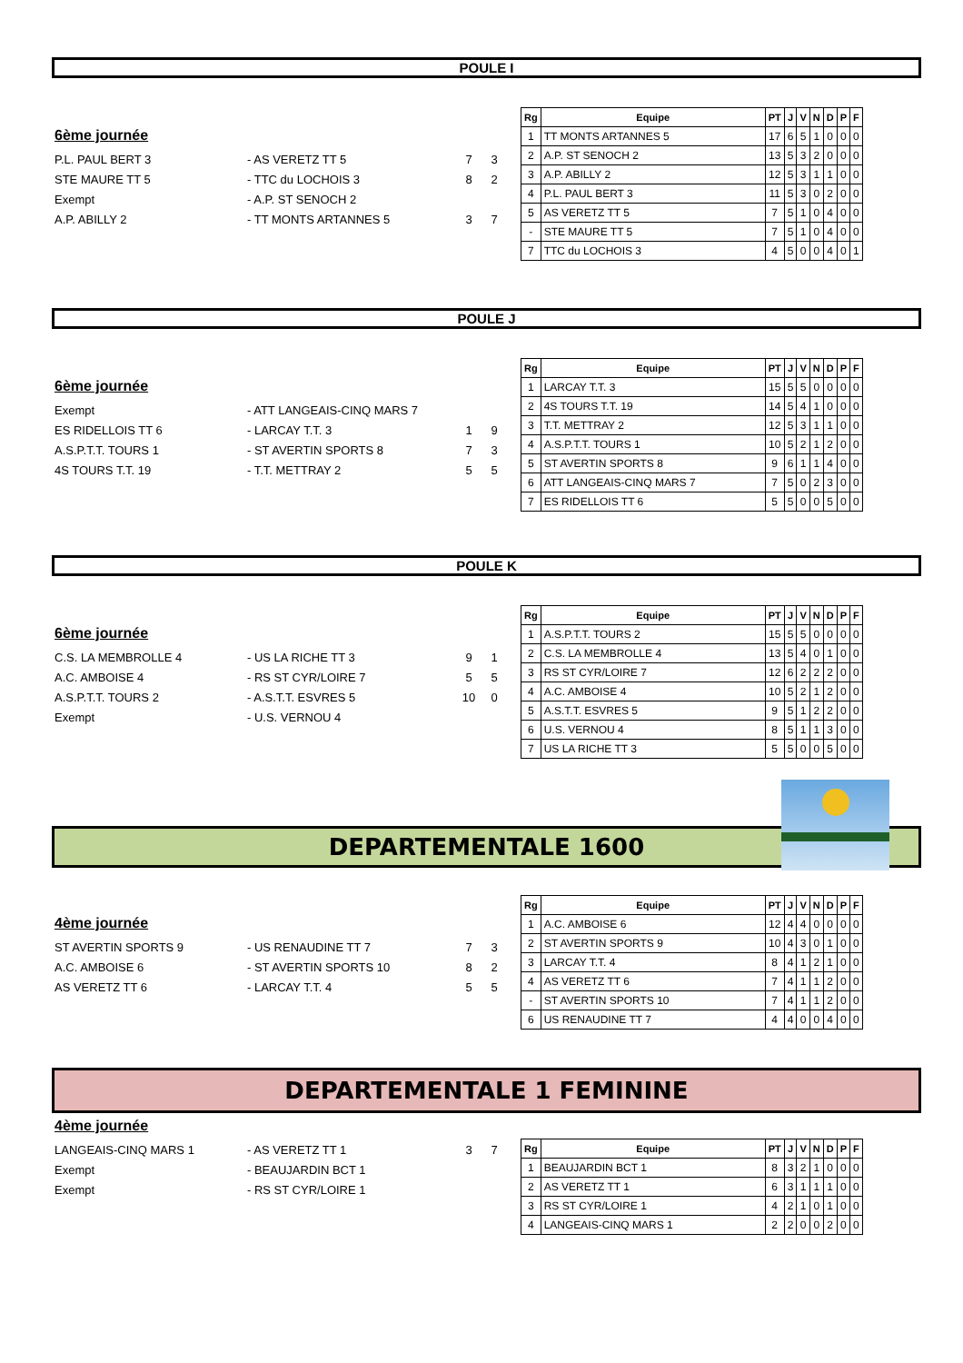POULE I
6ème journée
P.L. PAUL BERT 3 - AS VERETZ TT 5 7 3
STE MAURE TT 5 - TTC du LOCHOIS 3 8 2
Exempt - A.P. ST SENOCH 2
A.P. ABILLY 2 - TT MONTS ARTANNES 5 3 7
| Rg | Equipe | PT | J | V | N | D | P | F |
| --- | --- | --- | --- | --- | --- | --- | --- | --- |
| 1 | TT MONTS ARTANNES 5 | 17 | 6 | 5 | 1 | 0 | 0 | 0 |
| 2 | A.P. ST SENOCH 2 | 13 | 5 | 3 | 2 | 0 | 0 | 0 |
| 3 | A.P. ABILLY 2 | 12 | 5 | 3 | 1 | 1 | 0 | 0 |
| 4 | P.L. PAUL BERT 3 | 11 | 5 | 3 | 0 | 2 | 0 | 0 |
| 5 | AS VERETZ TT 5 | 7 | 5 | 1 | 0 | 4 | 0 | 0 |
| - | STE MAURE TT 5 | 7 | 5 | 1 | 0 | 4 | 0 | 0 |
| 7 | TTC du LOCHOIS 3 | 4 | 5 | 0 | 0 | 4 | 0 | 1 |
POULE J
6ème journée
Exempt - ATT LANGEAIS-CINQ MARS 7
ES RIDELLOIS TT 6 - LARCAY T.T. 3 1 9
A.S.P.T.T. TOURS 1 - ST AVERTIN SPORTS 8 7 3
4S TOURS T.T. 19 - T.T. METTRAY 2 5 5
| Rg | Equipe | PT | J | V | N | D | P | F |
| --- | --- | --- | --- | --- | --- | --- | --- | --- |
| 1 | LARCAY T.T. 3 | 15 | 5 | 5 | 0 | 0 | 0 | 0 |
| 2 | 4S TOURS T.T. 19 | 14 | 5 | 4 | 1 | 0 | 0 | 0 |
| 3 | T.T. METTRAY 2 | 12 | 5 | 3 | 1 | 1 | 0 | 0 |
| 4 | A.S.P.T.T. TOURS 1 | 10 | 5 | 2 | 1 | 2 | 0 | 0 |
| 5 | ST AVERTIN SPORTS 8 | 9 | 6 | 1 | 1 | 4 | 0 | 0 |
| 6 | ATT LANGEAIS-CINQ MARS 7 | 7 | 5 | 0 | 2 | 3 | 0 | 0 |
| 7 | ES RIDELLOIS TT 6 | 5 | 5 | 0 | 0 | 5 | 0 | 0 |
POULE K
6ème journée
C.S. LA MEMBROLLE 4 - US LA RICHE TT 3 9 1
A.C. AMBOISE 4 - RS ST CYR/LOIRE 7 5 5
A.S.P.T.T. TOURS 2 - A.S.T.T. ESVRES 5 10 0
Exempt - U.S. VERNOU 4
| Rg | Equipe | PT | J | V | N | D | P | F |
| --- | --- | --- | --- | --- | --- | --- | --- | --- |
| 1 | A.S.P.T.T. TOURS 2 | 15 | 5 | 5 | 0 | 0 | 0 | 0 |
| 2 | C.S. LA MEMBROLLE 4 | 13 | 5 | 4 | 0 | 1 | 0 | 0 |
| 3 | RS ST CYR/LOIRE 7 | 12 | 6 | 2 | 2 | 2 | 0 | 0 |
| 4 | A.C. AMBOISE 4 | 10 | 5 | 2 | 1 | 2 | 0 | 0 |
| 5 | A.S.T.T. ESVRES 5 | 9 | 5 | 1 | 2 | 2 | 0 | 0 |
| 6 | U.S. VERNOU 4 | 8 | 5 | 1 | 1 | 3 | 0 | 0 |
| 7 | US LA RICHE TT 3 | 5 | 5 | 0 | 0 | 5 | 0 | 0 |
DEPARTEMENTALE 1600
4ème journée
ST AVERTIN SPORTS 9 - US RENAUDINE TT 7 7 3
A.C. AMBOISE 6 - ST AVERTIN SPORTS 10 8 2
AS VERETZ TT 6 - LARCAY T.T. 4 5 5
| Rg | Equipe | PT | J | V | N | D | P | F |
| --- | --- | --- | --- | --- | --- | --- | --- | --- |
| 1 | A.C. AMBOISE 6 | 12 | 4 | 4 | 0 | 0 | 0 | 0 |
| 2 | ST AVERTIN SPORTS 9 | 10 | 4 | 3 | 0 | 1 | 0 | 0 |
| 3 | LARCAY T.T. 4 | 8 | 4 | 1 | 2 | 1 | 0 | 0 |
| 4 | AS VERETZ TT 6 | 7 | 4 | 1 | 1 | 2 | 0 | 0 |
| - | ST AVERTIN SPORTS 10 | 7 | 4 | 1 | 1 | 2 | 0 | 0 |
| 6 | US RENAUDINE TT 7 | 4 | 4 | 0 | 0 | 4 | 0 | 0 |
DEPARTEMENTALE 1 FEMININE
4ème journée
LANGEAIS-CINQ MARS 1 - AS VERETZ TT 1 3 7
Exempt - BEAUJARDIN BCT 1
Exempt - RS ST CYR/LOIRE 1
| Rg | Equipe | PT | J | V | N | D | P | F |
| --- | --- | --- | --- | --- | --- | --- | --- | --- |
| 1 | BEAUJARDIN BCT 1 | 8 | 3 | 2 | 1 | 0 | 0 | 0 |
| 2 | AS VERETZ TT 1 | 6 | 3 | 1 | 1 | 1 | 0 | 0 |
| 3 | RS ST CYR/LOIRE 1 | 4 | 2 | 1 | 0 | 1 | 0 | 0 |
| 4 | LANGEAIS-CINQ MARS 1 | 2 | 2 | 0 | 0 | 2 | 0 | 0 |